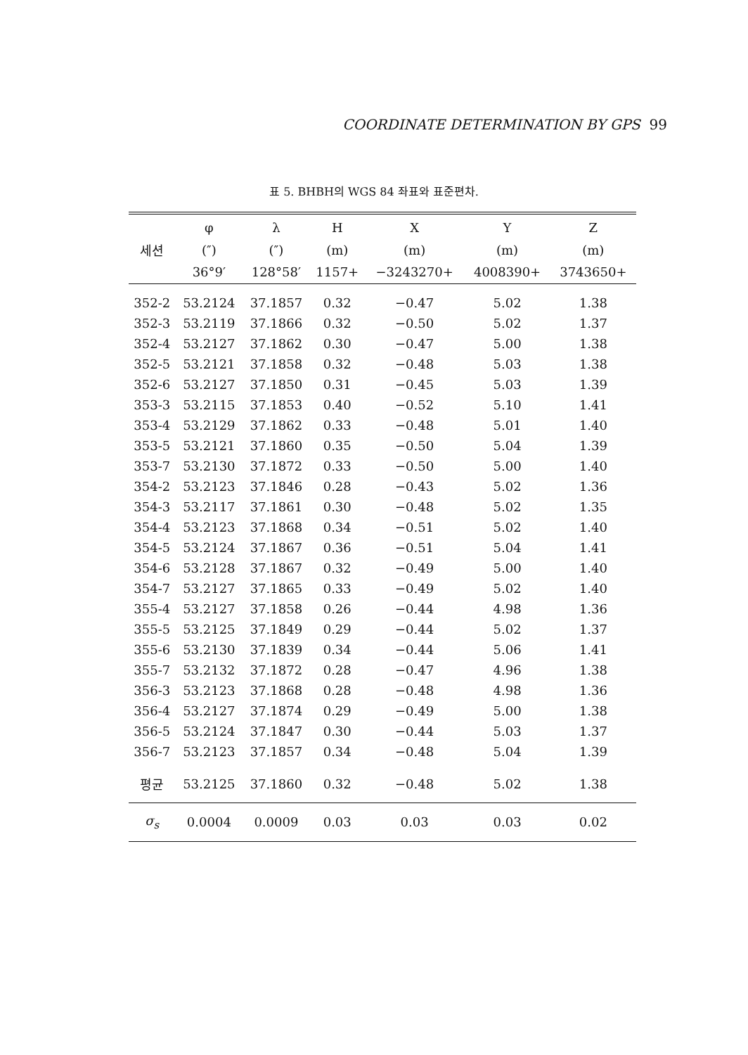COORDINATE DETERMINATION BY GPS 99
표 5. BHBH의 WGS 84 좌표와 표준편차.
| | φ | λ | H | X | Y | Z |
| --- | --- | --- | --- | --- | --- | --- |
| 세션 | (″) | (″) | (m) | (m) | (m) | (m) |
| | 36°9′ | 128°58′ | 1157+ | −3243270+ | 4008390+ | 3743650+ |
| 352-2 | 53.2124 | 37.1857 | 0.32 | −0.47 | 5.02 | 1.38 |
| 352-3 | 53.2119 | 37.1866 | 0.32 | −0.50 | 5.02 | 1.37 |
| 352-4 | 53.2127 | 37.1862 | 0.30 | −0.47 | 5.00 | 1.38 |
| 352-5 | 53.2121 | 37.1858 | 0.32 | −0.48 | 5.03 | 1.38 |
| 352-6 | 53.2127 | 37.1850 | 0.31 | −0.45 | 5.03 | 1.39 |
| 353-3 | 53.2115 | 37.1853 | 0.40 | −0.52 | 5.10 | 1.41 |
| 353-4 | 53.2129 | 37.1862 | 0.33 | −0.48 | 5.01 | 1.40 |
| 353-5 | 53.2121 | 37.1860 | 0.35 | −0.50 | 5.04 | 1.39 |
| 353-7 | 53.2130 | 37.1872 | 0.33 | −0.50 | 5.00 | 1.40 |
| 354-2 | 53.2123 | 37.1846 | 0.28 | −0.43 | 5.02 | 1.36 |
| 354-3 | 53.2117 | 37.1861 | 0.30 | −0.48 | 5.02 | 1.35 |
| 354-4 | 53.2123 | 37.1868 | 0.34 | −0.51 | 5.02 | 1.40 |
| 354-5 | 53.2124 | 37.1867 | 0.36 | −0.51 | 5.04 | 1.41 |
| 354-6 | 53.2128 | 37.1867 | 0.32 | −0.49 | 5.00 | 1.40 |
| 354-7 | 53.2127 | 37.1865 | 0.33 | −0.49 | 5.02 | 1.40 |
| 355-4 | 53.2127 | 37.1858 | 0.26 | −0.44 | 4.98 | 1.36 |
| 355-5 | 53.2125 | 37.1849 | 0.29 | −0.44 | 5.02 | 1.37 |
| 355-6 | 53.2130 | 37.1839 | 0.34 | −0.44 | 5.06 | 1.41 |
| 355-7 | 53.2132 | 37.1872 | 0.28 | −0.47 | 4.96 | 1.38 |
| 356-3 | 53.2123 | 37.1868 | 0.28 | −0.48 | 4.98 | 1.36 |
| 356-4 | 53.2127 | 37.1874 | 0.29 | −0.49 | 5.00 | 1.38 |
| 356-5 | 53.2124 | 37.1847 | 0.30 | −0.44 | 5.03 | 1.37 |
| 356-7 | 53.2123 | 37.1857 | 0.34 | −0.48 | 5.04 | 1.39 |
| 평균 | 53.2125 | 37.1860 | 0.32 | −0.48 | 5.02 | 1.38 |
| σ<sub>s</sub> | 0.0004 | 0.0009 | 0.03 | 0.03 | 0.03 | 0.02 |